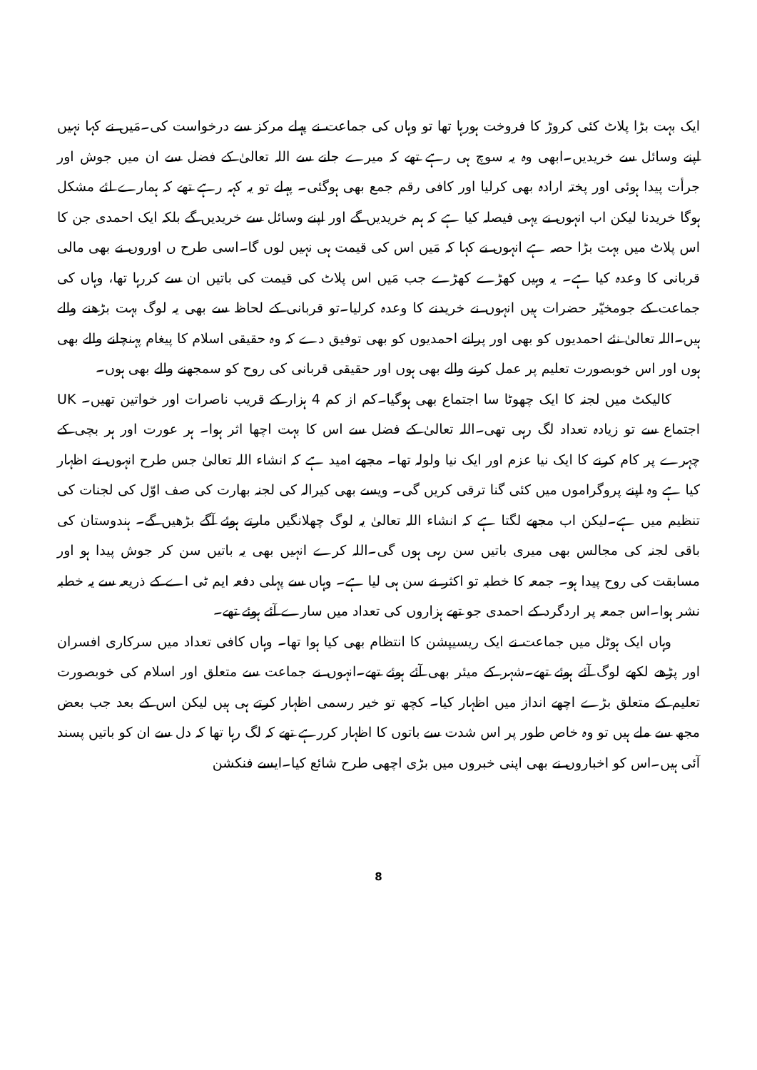ایک بہت بڑا پلاٹ کئی کروڑ کا فروخت ہورہا تھا تو وہاں کی جماعت نے پہلے مرکز سے درخواست کی۔مَیں نے کہا نہیں اپنے وسائل سے خریدیں۔ابھی وہ یہ سوچ ہی رہے تھے کہ میرے جانے سے اللہ تعالیٰ کے فضل سے ان میں جوش اور جرأت پیدا ہوئی اور پختہ ارادہ بھی کرلیا اور کافی رقم جمع بھی ہوگئی۔ پہلے تو یہ کہہ رہے تھے کہ ہمارے لئے مشکل ہوگا خریدنا لیکن اب انہوں نے یہی فیصلہ کیا ہے کہ ہم خریدیں گے اور اپنے وسائل سے خریدیں گے بلکہ ایک احمدی جن کا اس پلاٹ میں بہت بڑا حصہ ہے انہوں نے کہا کہ مَیں اس کی قیمت ہی نہیں لوں گا۔اسی طرح ں اوروں نے بھی مالی قربانی کا وعدہ کیا ہے۔ یہ وہیں کھڑے کھڑے جب مَیں اس پلاٹ کی قیمت کی باتیں ان سے کررہا تھا، وہاں کی جماعت کے جومخیّر حضرات ہیں انہوں نے خریدنے کا وعدہ کرلیا۔تو قربانی کے لحاظ سے بھی یہ لوگ بہت بڑھنے والے ہیں۔اللہ تعالیٰ نئے احمدیوں کو بھی اور پرانے احمدیوں کو بھی توفیق دے کہ وہ حقیقی اسلام کا پیغام پہنچانے والے بھی ہوں اور اس خوبصورت تعلیم پر عمل کرنے والے بھی ہوں اور حقیقی قربانی کی روح کو سمجھنے والے بھی ہوں۔
کالیکٹ میں لجنہ کا ایک چھوٹا سا اجتماع بھی ہوگیا۔کم از کم 4 ہزار کے قریب ناصرات اور خواتین تھیں۔ UK اجتماع سے تو زیادہ تعداد لگ رہی تھی۔اللہ تعالیٰ کے فضل سے اس کا بہت اچھا اثر ہوا۔ ہر عورت اور ہر بچی کے چہرے پر کام کرنے کا ایک نیا عزم اور ایک نیا ولولہ تھا۔ مجھے امید ہے کہ انشاء اللہ تعالیٰ جس طرح انہوں نے اظہار کیا ہے وہ اپنے پروگراموں میں کئی گنا ترقی کریں گی۔ ویسے بھی کیرالہ کی لجنہ بھارت کی صف اوّل کی لجنات کی تنظیم میں ہے۔لیکن اب مجھے لگتا ہے کہ انشاء اللہ تعالیٰ یہ لوگ چھلانگیں مارتے ہوئے آگے بڑھیں گے۔ ہندوستان کی باقی لجنہ کی مجالس بھی میری باتیں سن رہی ہوں گی۔اللہ کرے انہیں بھی یہ باتیں سن کر جوش پیدا ہو اور مسابقت کی روح پیدا ہو۔ جمعہ کا خطبہ تو اکثر نے سن ہی لیا ہے۔ وہاں سے پہلی دفعہ ایم ٹی اے کے ذریعہ سے یہ خطبہ نشر ہوا۔اس جمعہ پر اردگرد کے احمدی جو تھے ہزاروں کی تعداد میں سارے آئے ہوئے تھے۔
وہاں ایک ہوٹل میں جماعت نے ایک ریسیپشن کا انتظام بھی کیا ہوا تھا۔ وہاں کافی تعداد میں سرکاری افسران اور پڑھے لکھے لوگ آئے ہوئے تھے۔شہر کے میئر بھی آئے ہوئے تھے۔انہوں نے جماعت سے متعلق اور اسلام کی خوبصورت تعلیم کے متعلق بڑے اچھے انداز میں اظہار کیا۔ کچھ تو خیر رسمی اظہار کرتے ہی ہیں لیکن اس کے بعد جب بعض مجھ سے ملے ہیں تو وہ خاص طور پر اس شدت سے باتوں کا اظہار کررہے تھے کہ لگ رہا تھا کہ دل سے ان کو باتیں پسند آئی ہیں۔اس کو اخباروں نے بھی اپنی خبروں میں بڑی اچھی طرح شائع کیا۔ایسے فنکشن
8